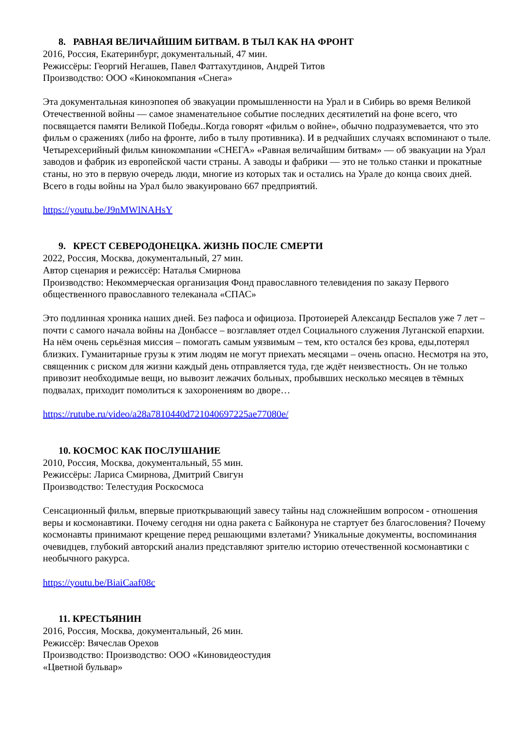8. РАВНАЯ ВЕЛИЧАЙШИМ БИТВАМ. В ТЫЛ КАК НА ФРОНТ
2016, Россия, Екатеринбург, документальный, 47 мин.
Режиссёры: Георгий Негашев, Павел Фаттахутдинов, Андрей Титов
Производство: ООО «Кинокомпания «Снега»
Эта документальная киноэпопея об эвакуации промышленности на Урал и в Сибирь во время Великой Отечественной войны — самое знаменательное событие последних десятилетий на фоне всего, что посвящается памяти Великой Победы..Когда говорят «фильм о войне», обычно подразумевается, что это фильм о сражениях (либо на фронте, либо в тылу противника). И в редчайших случаях вспоминают о тыле. Четырехсерийный фильм кинокомпании «СНЕГА» «Равная величайшим битвам» — об эвакуации на Урал заводов и фабрик из европейской части страны. А заводы и фабрики — это не только станки и прокатные станы, но это в первую очередь люди, многие из которых так и остались на Урале до конца своих дней. Всего в годы войны на Урал было эвакуировано 667 предприятий.
https://youtu.be/J9nMWlNAHsY
9. КРЕСТ СЕВЕРОДОНЕЦКА. ЖИЗНЬ ПОСЛЕ СМЕРТИ
2022, Россия, Москва, документальный, 27 мин.
Автор сценария и режиссёр: Наталья Смирнова
Производство: Некоммерческая организация Фонд православного телевидения по заказу Первого общественного православного телеканала «СПАС»
Это подлинная хроника наших дней. Без пафоса и официоза. Протоиерей Александр Беспалов уже 7 лет – почти с самого начала войны на Донбассе – возглавляет отдел Социального служения Луганской епархии. На нём очень серьёзная миссия – помогать самым уязвимым – тем, кто остался без крова, еды,потерял близких. Гуманитарные грузы к этим людям не могут приехать месяцами – очень опасно. Несмотря на это, священник с риском для жизни каждый день отправляется туда, где ждёт неизвестность. Он не только привозит необходимые вещи, но вывозит лежачих больных, пробывших несколько месяцев в тёмных подвалах, приходит помолиться к захоронениям во дворе…
https://rutube.ru/video/a28a7810440d721040697225ae77080e/
10. КОСМОС КАК ПОСЛУШАНИЕ
2010, Россия, Москва, документальный, 55 мин.
Режиссёры: Лариса Смирнова, Дмитрий Свигун
Производство: Телестудия Роскосмоса
Сенсационный фильм, впервые приоткрывающий завесу тайны над сложнейшим вопросом - отношения веры и космонавтики. Почему сегодня ни одна ракета с Байконура не стартует без благословения? Почему космонавты принимают крещение перед решающими взлетами? Уникальные документы, воспоминания очевидцев, глубокий авторский анализ представляют зрителю историю отечественной космонавтики с необычного ракурса.
https://youtu.be/BiaiCaaf08c
11. КРЕСТЬЯНИН
2016, Россия, Москва, документальный, 26 мин.
Режиссёр: Вячеслав Орехов
Производство: Производство: ООО «Киновидеостудия
«Цветной бульвар»